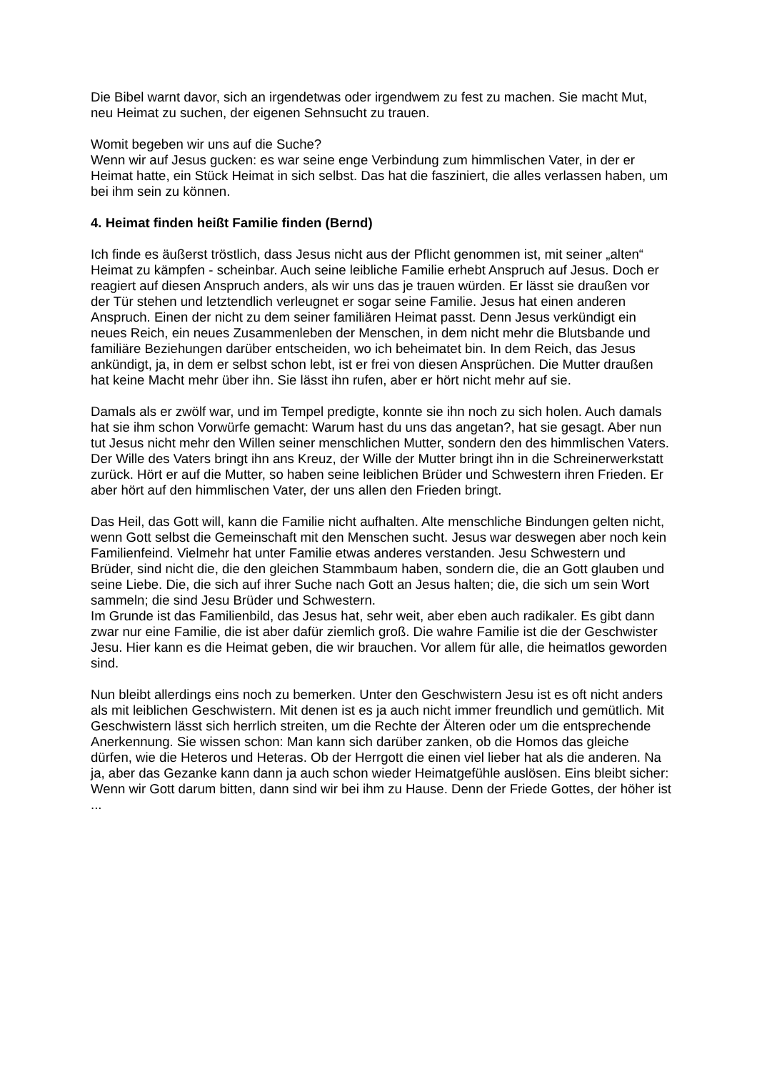Die Bibel warnt davor, sich an irgendetwas oder irgendwem zu fest zu machen. Sie macht Mut, neu Heimat zu suchen, der eigenen Sehnsucht zu trauen.
Womit begeben wir uns auf die Suche?
Wenn wir auf Jesus gucken: es war seine enge Verbindung zum himmlischen Vater, in der er Heimat hatte, ein Stück Heimat in sich selbst. Das hat die fasziniert, die alles verlassen haben, um bei ihm sein zu können.
4. Heimat finden heißt Familie finden (Bernd)
Ich finde es äußerst tröstlich, dass Jesus nicht aus der Pflicht genommen ist, mit seiner „alten“ Heimat zu kämpfen - scheinbar. Auch seine leibliche Familie erhebt Anspruch auf Jesus. Doch er reagiert auf diesen Anspruch anders, als wir uns das je trauen würden. Er lässt sie draußen vor der Tür stehen und letztendlich verleugnet er sogar seine Familie. Jesus hat einen anderen Anspruch. Einen der nicht zu dem seiner familiären Heimat passt. Denn Jesus verkündigt ein neues Reich, ein neues Zusammenleben der Menschen, in dem nicht mehr die Blutsbande und familiäre Beziehungen darüber entscheiden, wo ich beheimatet bin. In dem Reich, das Jesus ankündigt, ja, in dem er selbst schon lebt, ist er frei von diesen Ansprüchen. Die Mutter draußen hat keine Macht mehr über ihn. Sie lässt ihn rufen, aber er hört nicht mehr auf sie.
Damals als er zwölf war, und im Tempel predigte, konnte sie ihn noch zu sich holen. Auch damals hat sie ihm schon Vorwürfe gemacht: Warum hast du uns das angetan?, hat sie gesagt. Aber nun tut Jesus nicht mehr den Willen seiner menschlichen Mutter, sondern den des himmlischen Vaters. Der Wille des Vaters bringt ihn ans Kreuz, der Wille der Mutter bringt ihn in die Schreinerwerkstatt zurück. Hört er auf die Mutter, so haben seine leiblichen Brüder und Schwestern ihren Frieden. Er aber hört auf den himmlischen Vater, der uns allen den Frieden bringt.
Das Heil, das Gott will, kann die Familie nicht aufhalten. Alte menschliche Bindungen gelten nicht, wenn Gott selbst die Gemeinschaft mit den Menschen sucht. Jesus war deswegen aber noch kein Familienfeind. Vielmehr hat unter Familie etwas anderes verstanden. Jesu Schwestern und Brüder, sind nicht die, die den gleichen Stammbaum haben, sondern die, die an Gott glauben und seine Liebe. Die, die sich auf ihrer Suche nach Gott an Jesus halten; die, die sich um sein Wort sammeln; die sind Jesu Brüder und Schwestern.
Im Grunde ist das Familienbild, das Jesus hat, sehr weit, aber eben auch radikaler. Es gibt dann zwar nur eine Familie, die ist aber dafür ziemlich groß. Die wahre Familie ist die der Geschwister Jesu. Hier kann es die Heimat geben, die wir brauchen. Vor allem für alle, die heimatlos geworden sind.
Nun bleibt allerdings eins noch zu bemerken. Unter den Geschwistern Jesu ist es oft nicht anders als mit leiblichen Geschwistern. Mit denen ist es ja auch nicht immer freundlich und gemütlich. Mit Geschwistern lässt sich herrlich streiten, um die Rechte der Älteren oder um die entsprechende Anerkennung. Sie wissen schon: Man kann sich darüber zanken, ob die Homos das gleiche dürfen, wie die Heteros und Heteras. Ob der Herrgott die einen viel lieber hat als die anderen. Na ja, aber das Gezanke kann dann ja auch schon wieder Heimatgefühle auslösen. Eins bleibt sicher: Wenn wir Gott darum bitten, dann sind wir bei ihm zu Hause. Denn der Friede Gottes, der höher ist ...